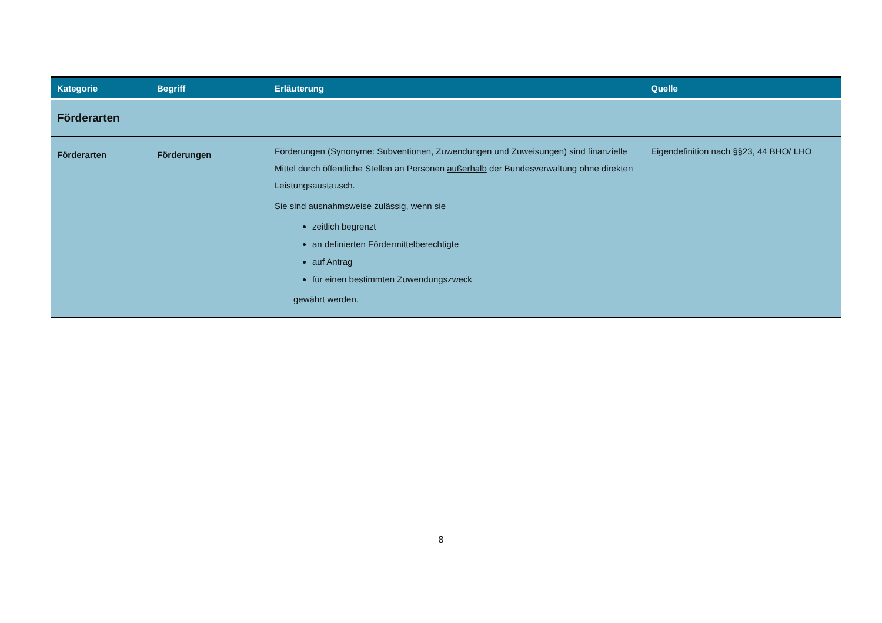| Kategorie | Begriff | Erläuterung | Quelle |
| --- | --- | --- | --- |
| Förderarten | | | |
| Förderarten | Förderungen | Förderungen (Synonyme: Subventionen, Zuwendungen und Zuweisungen) sind finanzielle Mittel durch öffentliche Stellen an Personen außerhalb der Bundesverwaltung ohne direkten Leistungsaustausch. Sie sind ausnahmsweise zulässig, wenn sie zeitlich begrenzt an definierten Fördermittelberechtigte auf Antrag für einen bestimmten Zuwendungszweck gewährt werden. | Eigendefinition nach §§23, 44 BHO/ LHO |
8